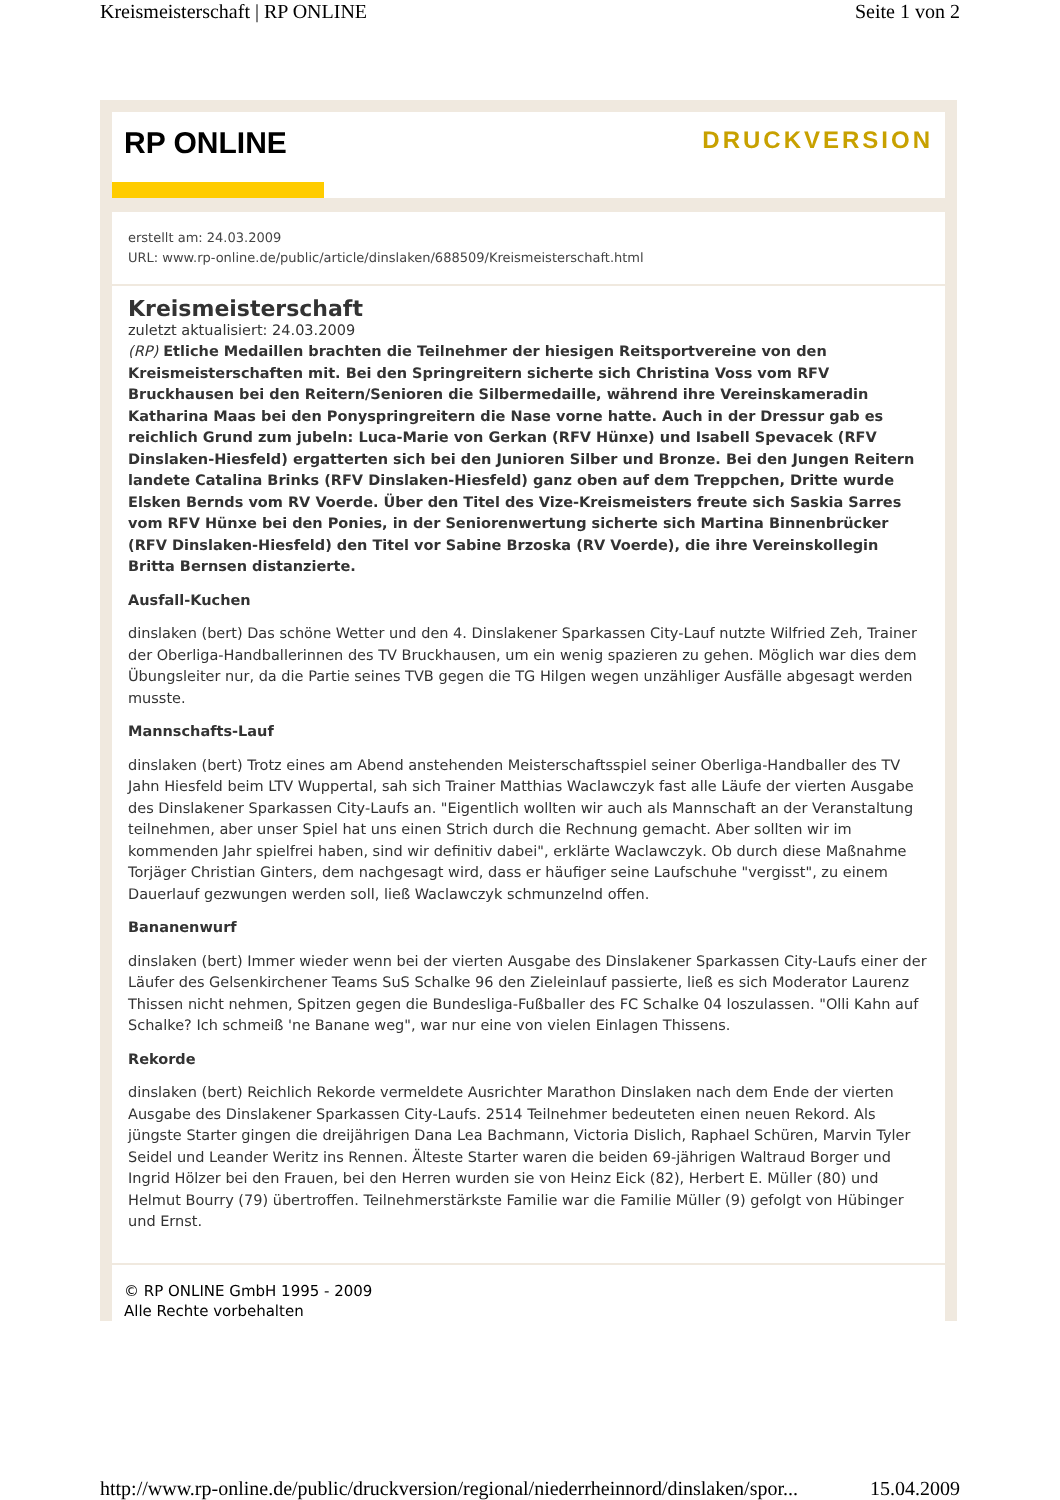Kreismeisterschaft | RP ONLINE Seite 1 von 2
RP ONLINE
DRUCKVERSION
erstellt am: 24.03.2009
URL: www.rp-online.de/public/article/dinslaken/688509/Kreismeisterschaft.html
Kreismeisterschaft
zuletzt aktualisiert: 24.03.2009
(RP) Etliche Medaillen brachten die Teilnehmer der hiesigen Reitsportvereine von den Kreismeisterschaften mit. Bei den Springreitern sicherte sich Christina Voss vom RFV Bruckhausen bei den Reitern/Senioren die Silbermedaille, während ihre Vereinskameradin Katharina Maas bei den Ponyspringreitern die Nase vorne hatte. Auch in der Dressur gab es reichlich Grund zum jubeln: Luca-Marie von Gerkan (RFV Hünxe) und Isabell Spevacek (RFV Dinslaken-Hiesfeld) ergatterten sich bei den Junioren Silber und Bronze. Bei den Jungen Reitern landete Catalina Brinks (RFV Dinslaken-Hiesfeld) ganz oben auf dem Treppchen, Dritte wurde Elsken Bernds vom RV Voerde. Über den Titel des Vize-Kreismeisters freute sich Saskia Sarres vom RFV Hünxe bei den Ponies, in der Seniorenwertung sicherte sich Martina Binnenbrücker (RFV Dinslaken-Hiesfeld) den Titel vor Sabine Brzoska (RV Voerde), die ihre Vereinskollegin Britta Bernsen distanzierte.
Ausfall-Kuchen
dinslaken (bert) Das schöne Wetter und den 4. Dinslakener Sparkassen City-Lauf nutzte Wilfried Zeh, Trainer der Oberliga-Handballerinnen des TV Bruckhausen, um ein wenig spazieren zu gehen. Möglich war dies dem Übungsleiter nur, da die Partie seines TVB gegen die TG Hilgen wegen unzähliger Ausfälle abgesagt werden musste.
Mannschafts-Lauf
dinslaken (bert) Trotz eines am Abend anstehenden Meisterschaftsspiel seiner Oberliga-Handballer des TV Jahn Hiesfeld beim LTV Wuppertal, sah sich Trainer Matthias Waclawczyk fast alle Läufe der vierten Ausgabe des Dinslakener Sparkassen City-Laufs an. "Eigentlich wollten wir auch als Mannschaft an der Veranstaltung teilnehmen, aber unser Spiel hat uns einen Strich durch die Rechnung gemacht. Aber sollten wir im kommenden Jahr spielfrei haben, sind wir definitiv dabei", erklärte Waclawczyk. Ob durch diese Maßnahme Torjäger Christian Ginters, dem nachgesagt wird, dass er häufiger seine Laufschuhe "vergisst", zu einem Dauerlauf gezwungen werden soll, ließ Waclawczyk schmunzelnd offen.
Bananenwurf
dinslaken (bert) Immer wieder wenn bei der vierten Ausgabe des Dinslakener Sparkassen City-Laufs einer der Läufer des Gelsenkirchener Teams SuS Schalke 96 den Zieleinlauf passierte, ließ es sich Moderator Laurenz Thissen nicht nehmen, Spitzen gegen die Bundesliga-Fußballer des FC Schalke 04 loszulassen. "Olli Kahn auf Schalke? Ich schmeiß 'ne Banane weg", war nur eine von vielen Einlagen Thissens.
Rekorde
dinslaken (bert) Reichlich Rekorde vermeldete Ausrichter Marathon Dinslaken nach dem Ende der vierten Ausgabe des Dinslakener Sparkassen City-Laufs. 2514 Teilnehmer bedeuteten einen neuen Rekord. Als jüngste Starter gingen die dreijährigen Dana Lea Bachmann, Victoria Dislich, Raphael Schüren, Marvin Tyler Seidel und Leander Weritz ins Rennen. Älteste Starter waren die beiden 69-jährigen Waltraud Borger und Ingrid Hölzer bei den Frauen, bei den Herren wurden sie von Heinz Eick (82), Herbert E. Müller (80) und Helmut Bourry (79) übertroffen. Teilnehmerstärkste Familie war die Familie Müller (9) gefolgt von Hübinger und Ernst.
© RP ONLINE GmbH 1995 - 2009
Alle Rechte vorbehalten
http://www.rp-online.de/public/druckversion/regional/niederrheinnord/dinslaken/spor... 15.04.2009